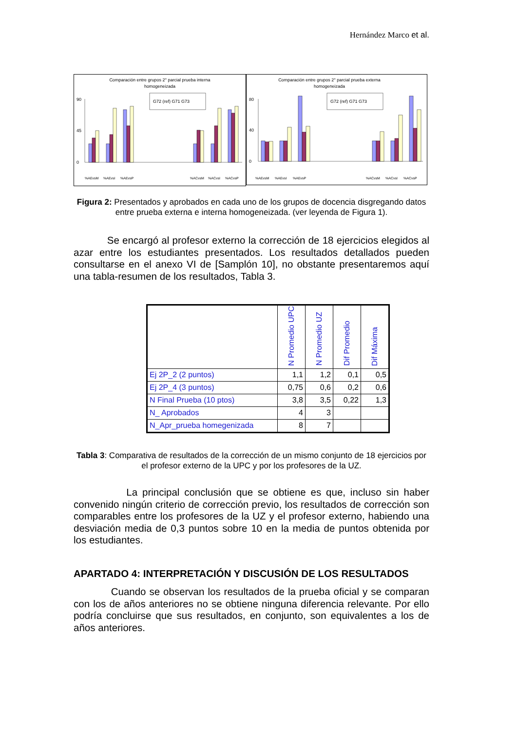Hernández Marco et al.
Comparación entre grupos 2° parcial prueba interna
homogeneizada
0
45
90
G72 (ref) G71 G73
%AEvsM
%AEvsI
%AEvsP
%ACvsM
%ACvsI
%ACvsP
Comparación entre grupos 2° parcial prueba externa
homogeneizada
0
40
80
G72 (ref) G71 G73
%AEvsM
%AEvsI
%AEvsP
%ACvsM
%ACvsI
%ACvsP
Figura 2: Presentados y aprobados en cada uno de los grupos de docencia disgregando datos entre prueba externa e interna homogeneizada. (ver leyenda de Figura 1).
Se encargó al profesor externo la corrección de 18 ejercicios elegidos al azar entre los estudiantes presentados. Los resultados detallados pueden consultarse en el anexo VI de [Samplón 10], no obstante presentaremos aquí una tabla-resumen de los resultados, Tabla 3.
| | N Promedio UPC | N Promedio UZ | Dif Promedio | Dif Máxima |
| --- | --- | --- | --- | --- |
| Ej 2P_2 (2 puntos) | 1,1 | 1,2 | 0,1 | 0,5 |
| Ej 2P_4 (3 puntos) | 0,75 | 0,6 | 0,2 | 0,6 |
| N Final Prueba (10 ptos) | 3,8 | 3,5 | 0,22 | 1,3 |
| N_ Aprobados | 4 | 3 | | |
| N_Apr_prueba homegenizada | 8 | 7 | | |
Tabla 3: Comparativa de resultados de la corrección de un mismo conjunto de 18 ejercicios por el profesor externo de la UPC y por los profesores de la UZ.
La principal conclusión que se obtiene es que, incluso sin haber convenido ningún criterio de corrección previo, los resultados de corrección son comparables entre los profesores de la UZ y el profesor externo, habiendo una desviación media de 0,3 puntos sobre 10 en la media de puntos obtenida por los estudiantes.
APARTADO 4: INTERPRETACIÓN Y DISCUSIÓN DE LOS RESULTADOS
Cuando se observan los resultados de la prueba oficial y se comparan con los de años anteriores no se obtiene ninguna diferencia relevante. Por ello podría concluirse que sus resultados, en conjunto, son equivalentes a los de años anteriores.